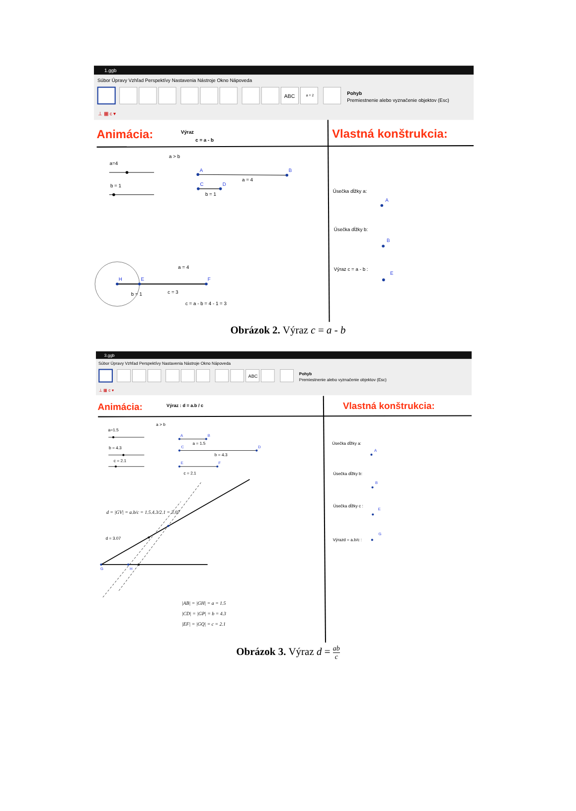1.ggb
Súbor Úpravy Vzhľad Perspektívy Nastavenia Nástroje Okno Nápoveda
ABC
a = 2
Pohyb
Premiestnenie alebo vyznačenie objektov (Esc)
⊥ ▦ c ▾
Animácia:
Výraz
c = a - b
Vlastná konštrukcia:
a > b
a=4
b = 1
a = 4
b = 1
a = 4
c = 3
b = 1
c = a - b = 4 - 1 = 3
Úsečka dĺžky a:
Úsečka dĺžky b:
Výraz c = a - b :
A
B
C
D
H
E
F
A
B
E
Obrázok 2. Výraz c = a - b
3.ggb
Súbor Úpravy Vzhľad Perspektívy Nastavenia Nástroje Okno Nápoveda
ABC
Pohyb
Premiestnenie alebo vyznačenie objektov (Esc)
⊥ ▦ c ▾
Animácia:
Výraz : d = a.b / c
Vlastná konštrukcia:
a > b
a=1.5
b = 4.3
c = 2.1
a = 1.5
b = 4.3
c = 2.1
d = 3.07
Úsečka dĺžky a:
Úsečka dĺžky b:
Úsečka dĺžky c :
Výrazd = a.b/c :
d = |GV| = a.b/c = 1.5.4.3/2.1 = 3.07
|AB| = |GH| = a = 1.5
|CD| = |GP| = b = 4.3
|EF| = |GQ| = c = 2.1
A
B
C
D
E
F
G
H
A
B
E
G
Obrázok 3. Výraz d = ab c